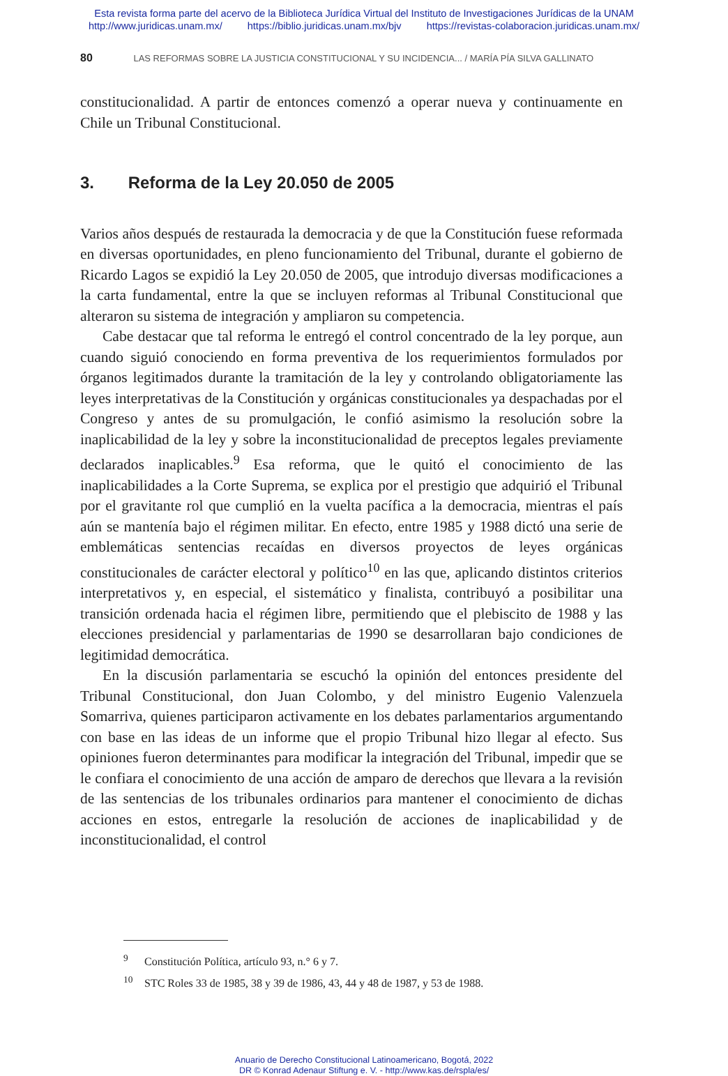Esta revista forma parte del acervo de la Biblioteca Jurídica Virtual del Instituto de Investigaciones Jurídicas de la UNAM
http://www.juridicas.unam.mx/ https://biblio.juridicas.unam.mx/bjv https://revistas-colaboracion.juridicas.unam.mx/
80 LAS REFORMAS SOBRE LA JUSTICIA CONSTITUCIONAL Y SU INCIDENCIA... / MARÍA PÍA SILVA GALLINATO
constitucionalidad. A partir de entonces comenzó a operar nueva y continuamente en Chile un Tribunal Constitucional.
3. Reforma de la Ley 20.050 de 2005
Varios años después de restaurada la democracia y de que la Constitución fuese reformada en diversas oportunidades, en pleno funcionamiento del Tribunal, durante el gobierno de Ricardo Lagos se expidió la Ley 20.050 de 2005, que introdujo diversas modificaciones a la carta fundamental, entre la que se incluyen reformas al Tribunal Constitucional que alteraron su sistema de integración y ampliaron su competencia.
Cabe destacar que tal reforma le entregó el control concentrado de la ley porque, aun cuando siguió conociendo en forma preventiva de los requerimientos formulados por órganos legitimados durante la tramitación de la ley y controlando obligatoriamente las leyes interpretativas de la Constitución y orgánicas constitucionales ya despachadas por el Congreso y antes de su promulgación, le confió asimismo la resolución sobre la inaplicabilidad de la ley y sobre la inconstitucionalidad de preceptos legales previamente declarados inaplicables.<sup>9</sup> Esa reforma, que le quitó el conocimiento de las inaplicabilidades a la Corte Suprema, se explica por el prestigio que adquirió el Tribunal por el gravitante rol que cumplió en la vuelta pacífica a la democracia, mientras el país aún se mantenía bajo el régimen militar. En efecto, entre 1985 y 1988 dictó una serie de emblemáticas sentencias recaídas en diversos proyectos de leyes orgánicas constitucionales de carácter electoral y político<sup>10</sup> en las que, aplicando distintos criterios interpretativos y, en especial, el sistemático y finalista, contribuyó a posibilitar una transición ordenada hacia el régimen libre, permitiendo que el plebiscito de 1988 y las elecciones presidencial y parlamentarias de 1990 se desarrollaran bajo condiciones de legitimidad democrática.
En la discusión parlamentaria se escuchó la opinión del entonces presidente del Tribunal Constitucional, don Juan Colombo, y del ministro Eugenio Valenzuela Somarriva, quienes participaron activamente en los debates parlamentarios argumentando con base en las ideas de un informe que el propio Tribunal hizo llegar al efecto. Sus opiniones fueron determinantes para modificar la integración del Tribunal, impedir que se le confiara el conocimiento de una acción de amparo de derechos que llevara a la revisión de las sentencias de los tribunales ordinarios para mantener el conocimiento de dichas acciones en estos, entregarle la resolución de acciones de inaplicabilidad y de inconstitucionalidad, el control
<sup>9</sup> Constitución Política, artículo 93, n.° 6 y 7.
<sup>10</sup> STC Roles 33 de 1985, 38 y 39 de 1986, 43, 44 y 48 de 1987, y 53 de 1988.
Anuario de Derecho Constitucional Latinoamericano, Bogotá, 2022
DR © Konrad Adenaur Stiftung e. V. - http://www.kas.de/rspla/es/